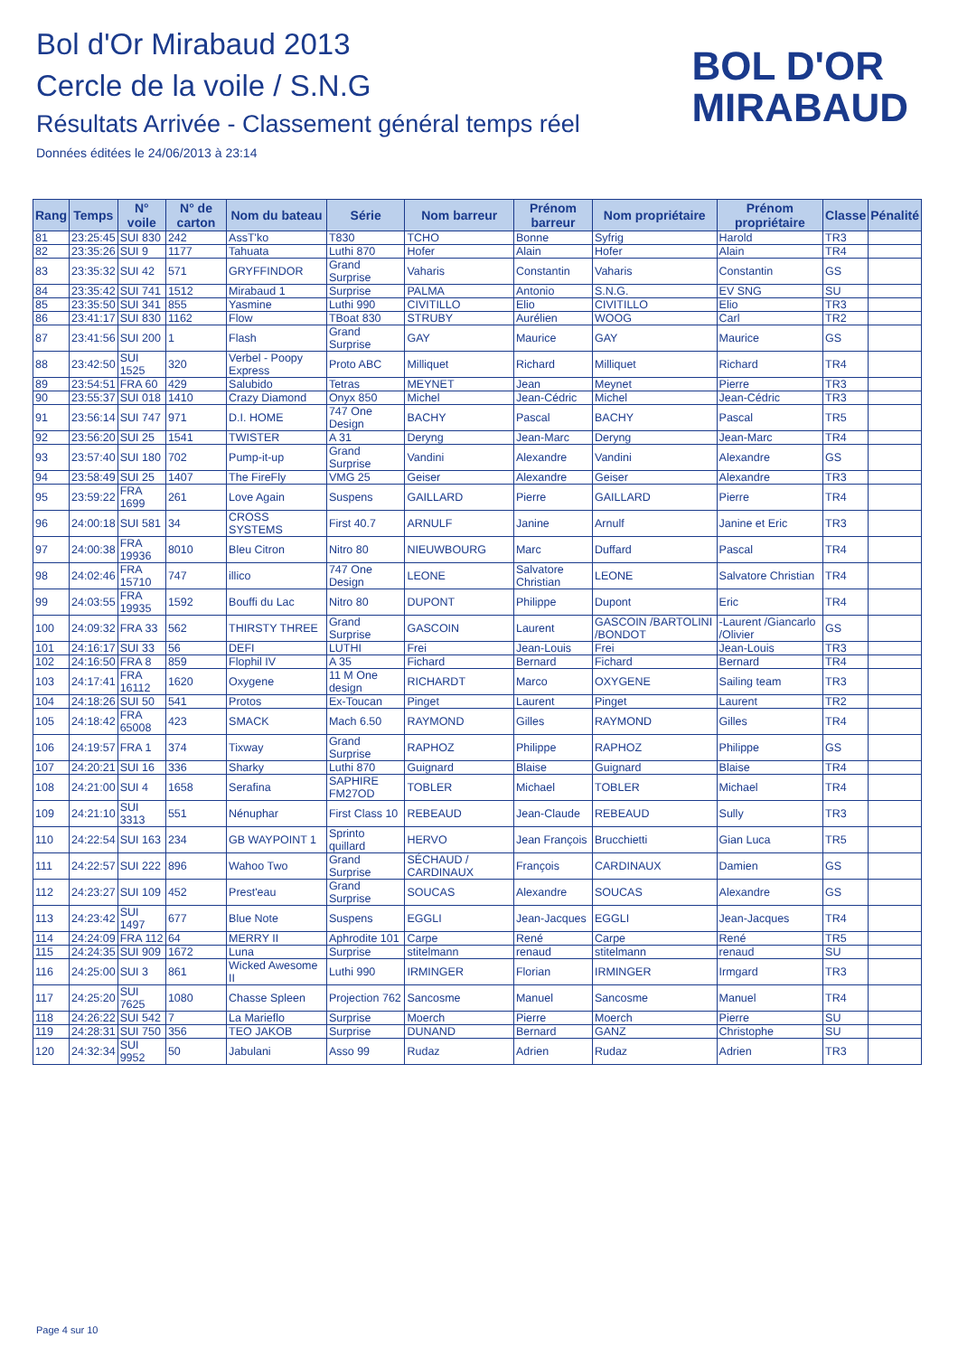Bol d'Or Mirabaud 2013
Cercle de la voile / S.N.G
Résultats Arrivée - Classement général temps réel
Données éditées le 24/06/2013 à 23:14
BOL D'OR
MIRABAUD
| Rang | Temps | N° voile | N° de carton | Nom du bateau | Série | Nom barreur | Prénom barreur | Nom propriétaire | Prénom propriétaire | Classe | Pénalité |
| --- | --- | --- | --- | --- | --- | --- | --- | --- | --- | --- | --- |
| 81 | 23:25:45 | SUI 830 | 242 | AssT'ko | T830 | TCHO | Bonne | Syfrig | Harold | TR3 | |
| 82 | 23:35:26 | SUI 9 | 1177 | Tahuata | Luthi 870 | Hofer | Alain | Hofer | Alain | TR4 | |
| 83 | 23:35:32 | SUI 42 | 571 | GRYFFINDOR | Grand Surprise | Vaharis | Constantin | Vaharis | Constantin | GS | |
| 84 | 23:35:42 | SUI 741 | 1512 | Mirabaud 1 | Surprise | PALMA | Antonio | S.N.G. | EV SNG | SU | |
| 85 | 23:35:50 | SUI 341 | 855 | Yasmine | Luthi 990 | CIVITILLO | Elio | CIVITILLO | Elio | TR3 | |
| 86 | 23:41:17 | SUI 830 | 1162 | Flow | TBoat 830 | STRUBY | Aurélien | WOOG | Carl | TR2 | |
| 87 | 23:41:56 | SUI 200 | 1 | Flash | Grand Surprise | GAY | Maurice | GAY | Maurice | GS | |
| 88 | 23:42:50 | SUI 1525 | 320 | Verbel - Poopy Express | Proto ABC | Milliquet | Richard | Milliquet | Richard | TR4 | |
| 89 | 23:54:51 | FRA 60 | 429 | Salubido | Tetras | MEYNET | Jean | Meynet | Pierre | TR3 | |
| 90 | 23:55:37 | SUI 018 | 1410 | Crazy Diamond | Onyx 850 | Michel | Jean-Cédric | Michel | Jean-Cédric | TR3 | |
| 91 | 23:56:14 | SUI 747 | 971 | D.I. HOME | 747 One Design | BACHY | Pascal | BACHY | Pascal | TR5 | |
| 92 | 23:56:20 | SUI 25 | 1541 | TWISTER | A 31 | Deryng | Jean-Marc | Deryng | Jean-Marc | TR4 | |
| 93 | 23:57:40 | SUI 180 | 702 | Pump-it-up | Grand Surprise | Vandini | Alexandre | Vandini | Alexandre | GS | |
| 94 | 23:58:49 | SUI 25 | 1407 | The FireFly | VMG 25 | Geiser | Alexandre | Geiser | Alexandre | TR3 | |
| 95 | 23:59:22 | FRA 1699 | 261 | Love Again | Suspens | GAILLARD | Pierre | GAILLARD | Pierre | TR4 | |
| 96 | 24:00:18 | SUI 581 | 34 | CROSS SYSTEMS | First 40.7 | ARNULF | Janine | Arnulf | Janine et Eric | TR3 | |
| 97 | 24:00:38 | FRA 19936 | 8010 | Bleu Citron | Nitro 80 | NIEUWBOURG | Marc | Duffard | Pascal | TR4 | |
| 98 | 24:02:46 | FRA 15710 | 747 | illico | 747 One Design | LEONE | Salvatore Christian | LEONE | Salvatore Christian | TR4 | |
| 99 | 24:03:55 | FRA 19935 | 1592 | Bouffi du Lac | Nitro 80 | DUPONT | Philippe | Dupont | Eric | TR4 | |
| 100 | 24:09:32 | FRA 33 | 562 | THIRSTY THREE | Grand Surprise | GASCOIN | Laurent | GASCOIN /BARTOLINI /BONDOT | -Laurent /Giancarlo /Olivier | GS | |
| 101 | 24:16:17 | SUI 33 | 56 | DEFI | LUTHI | Frei | Jean-Louis | Frei | Jean-Louis | TR3 | |
| 102 | 24:16:50 | FRA 8 | 859 | Flophil IV | A 35 | Fichard | Bernard | Fichard | Bernard | TR4 | |
| 103 | 24:17:41 | FRA 16112 | 1620 | Oxygene | 11 M One design | RICHARDT | Marco | OXYGENE | Sailing team | TR3 | |
| 104 | 24:18:26 | SUI 50 | 541 | Protos | Ex-Toucan | Pinget | Laurent | Pinget | Laurent | TR2 | |
| 105 | 24:18:42 | FRA 65008 | 423 | SMACK | Mach 6.50 | RAYMOND | Gilles | RAYMOND | Gilles | TR4 | |
| 106 | 24:19:57 | FRA 1 | 374 | Tixway | Grand Surprise | RAPHOZ | Philippe | RAPHOZ | Philippe | GS | |
| 107 | 24:20:21 | SUI 16 | 336 | Sharky | Luthi 870 | Guignard | Blaise | Guignard | Blaise | TR4 | |
| 108 | 24:21:00 | SUI 4 | 1658 | Serafina | SAPHIRE FM27OD | TOBLER | Michael | TOBLER | Michael | TR4 | |
| 109 | 24:21:10 | SUI 3313 | 551 | Nénuphar | First Class 10 | REBEAUD | Jean-Claude | REBEAUD | Sully | TR3 | |
| 110 | 24:22:54 | SUI 163 | 234 | GB WAYPOINT 1 | Sprinto quillard | HERVO | Jean François | Brucchietti | Gian Luca | TR5 | |
| 111 | 24:22:57 | SUI 222 | 896 | Wahoo Two | Grand Surprise | SÉCHAUD / CARDINAUX | François | CARDINAUX | Damien | GS | |
| 112 | 24:23:27 | SUI 109 | 452 | Prest'eau | Grand Surprise | SOUCAS | Alexandre | SOUCAS | Alexandre | GS | |
| 113 | 24:23:42 | SUI 1497 | 677 | Blue Note | Suspens | EGGLI | Jean-Jacques | EGGLI | Jean-Jacques | TR4 | |
| 114 | 24:24:09 | FRA 112 | 64 | MERRY II | Aphrodite 101 | Carpe | René | Carpe | René | TR5 | |
| 115 | 24:24:35 | SUI 909 | 1672 | Luna | Surprise | stitelmann | renaud | stitelmann | renaud | SU | |
| 116 | 24:25:00 | SUI 3 | 861 | Wicked Awesome II | Luthi 990 | IRMINGER | Florian | IRMINGER | Irmgard | TR3 | |
| 117 | 24:25:20 | SUI 7625 | 1080 | Chasse Spleen | Projection 762 | Sancosme | Manuel | Sancosme | Manuel | TR4 | |
| 118 | 24:26:22 | SUI 542 | 7 | La Marieflo | Surprise | Moerch | Pierre | Moerch | Pierre | SU | |
| 119 | 24:28:31 | SUI 750 | 356 | TEO JAKOB | Surprise | DUNAND | Bernard | GANZ | Christophe | SU | |
| 120 | 24:32:34 | SUI 9952 | 50 | Jabulani | Asso 99 | Rudaz | Adrien | Rudaz | Adrien | TR3 | |
Page 4 sur 10